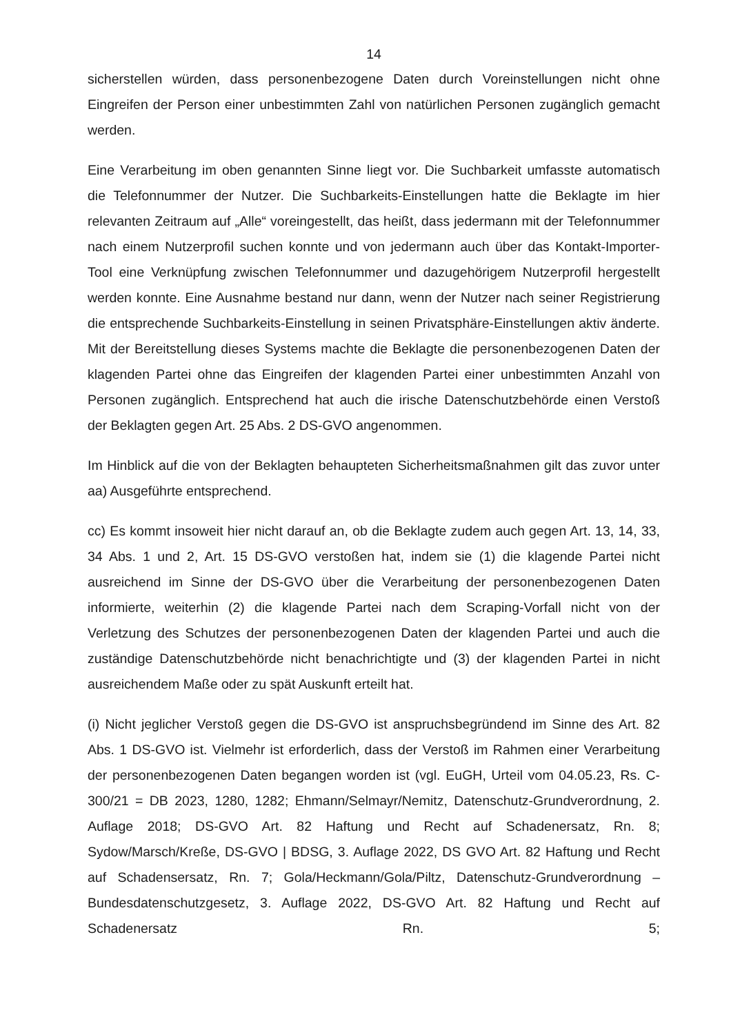14
sicherstellen würden, dass personenbezogene Daten durch Voreinstellungen nicht ohne Eingreifen der Person einer unbestimmten Zahl von natürlichen Personen zugänglich gemacht werden.
Eine Verarbeitung im oben genannten Sinne liegt vor. Die Suchbarkeit umfasste automatisch die Telefonnummer der Nutzer. Die Suchbarkeits-Einstellungen hatte die Beklagte im hier relevanten Zeitraum auf „Alle“ voreingestellt, das heißt, dass jedermann mit der Telefonnummer nach einem Nutzerprofil suchen konnte und von jedermann auch über das Kontakt-Importer-Tool eine Verknüpfung zwischen Telefonnummer und dazugehörigem Nutzerprofil hergestellt werden konnte. Eine Ausnahme bestand nur dann, wenn der Nutzer nach seiner Registrierung die entsprechende Suchbarkeits-Einstellung in seinen Privatsphäre-Einstellungen aktiv änderte. Mit der Bereitstellung dieses Systems machte die Beklagte die personenbezogenen Daten der klagenden Partei ohne das Eingreifen der klagenden Partei einer unbestimmten Anzahl von Personen zugänglich. Entsprechend hat auch die irische Datenschutzbehörde einen Verstoß der Beklagten gegen Art. 25 Abs. 2 DS-GVO angenommen.
Im Hinblick auf die von der Beklagten behaupteten Sicherheitsmaßnahmen gilt das zuvor unter aa) Ausgeführte entsprechend.
cc) Es kommt insoweit hier nicht darauf an, ob die Beklagte zudem auch gegen Art. 13, 14, 33, 34 Abs. 1 und 2, Art. 15 DS-GVO verstoßen hat, indem sie (1) die klagende Partei nicht ausreichend im Sinne der DS-GVO über die Verarbeitung der personenbezogenen Daten informierte, weiterhin (2) die klagende Partei nach dem Scraping-Vorfall nicht von der Verletzung des Schutzes der personenbezogenen Daten der klagenden Partei und auch die zuständige Datenschutzbehörde nicht benachrichtigte und (3) der klagenden Partei in nicht ausreichendem Maße oder zu spät Auskunft erteilt hat.
(i) Nicht jeglicher Verstoß gegen die DS-GVO ist anspruchsbegründend im Sinne des Art. 82 Abs. 1 DS-GVO ist. Vielmehr ist erforderlich, dass der Verstoß im Rahmen einer Verarbeitung der personenbezogenen Daten begangen worden ist (vgl. EuGH, Urteil vom 04.05.23, Rs. C-300/21 = DB 2023, 1280, 1282; Ehmann/Selmayr/Nemitz, Datenschutz-Grundverordnung, 2. Auflage 2018; DS-GVO Art. 82 Haftung und Recht auf Schadenersatz, Rn. 8; Sydow/Marsch/Kreße, DS-GVO | BDSG, 3. Auflage 2022, DS GVO Art. 82 Haftung und Recht auf Schadensersatz, Rn. 7; Gola/Heckmann/Gola/Piltz, Datenschutz-Grundverordnung – Bundesdatenschutzgesetz, 3. Auflage 2022, DS-GVO Art. 82 Haftung und Recht auf Schadenersatz Rn. 5;